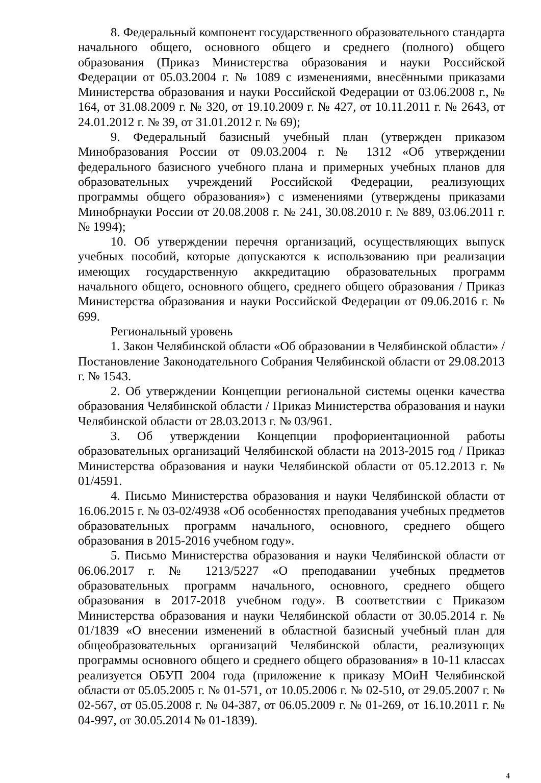8. Федеральный компонент государственного образовательного стандарта начального общего, основного общего и среднего (полного) общего образования (Приказ Министерства образования и науки Российской Федерации от 05.03.2004 г. № 1089 с изменениями, внесёнными приказами Министерства образования и науки Российской Федерации от 03.06.2008 г., № 164, от 31.08.2009 г. № 320, от 19.10.2009 г. № 427, от 10.11.2011 г. № 2643, от 24.01.2012 г. № 39, от 31.01.2012 г. № 69);
9. Федеральный базисный учебный план (утвержден приказом Минобразования России от 09.03.2004 г. № 1312 «Об утверждении федерального базисного учебного плана и примерных учебных планов для образовательных учреждений Российской Федерации, реализующих программы общего образования») с изменениями (утверждены приказами Минобрнауки России от 20.08.2008 г. № 241, 30.08.2010 г. № 889, 03.06.2011 г. № 1994);
10. Об утверждении перечня организаций, осуществляющих выпуск учебных пособий, которые допускаются к использованию при реализации имеющих государственную аккредитацию образовательных программ начального общего, основного общего, среднего общего образования / Приказ Министерства образования и науки Российской Федерации от 09.06.2016 г. № 699.
Региональный уровень
1. Закон Челябинской области «Об образовании в Челябинской области» / Постановление Законодательного Собрания Челябинской области от 29.08.2013 г. № 1543.
2. Об утверждении Концепции региональной системы оценки качества образования Челябинской области / Приказ Министерства образования и науки Челябинской области от 28.03.2013 г. № 03/961.
3. Об утверждении Концепции профориентационной работы образовательных организаций Челябинской области на 2013-2015 год / Приказ Министерства образования и науки Челябинской области от 05.12.2013 г. № 01/4591.
4. Письмо Министерства образования и науки Челябинской области от 16.06.2015 г. № 03-02/4938 «Об особенностях преподавания учебных предметов образовательных программ начального, основного, среднего общего образования в 2015-2016 учебном году».
5. Письмо Министерства образования и науки Челябинской области от 06.06.2017 г. № 1213/5227 «О преподавании учебных предметов образовательных программ начального, основного, среднего общего образования в 2017-2018 учебном году». В соответствии с Приказом Министерства образования и науки Челябинской области от 30.05.2014 г. № 01/1839 «О внесении изменений в областной базисный учебный план для общеобразовательных организаций Челябинской области, реализующих программы основного общего и среднего общего образования» в 10-11 классах реализуется ОБУП 2004 года (приложение к приказу МОиН Челябинской области от 05.05.2005 г. № 01-571, от 10.05.2006 г. № 02-510, от 29.05.2007 г. № 02-567, от 05.05.2008 г. № 04-387, от 06.05.2009 г. № 01-269, от 16.10.2011 г. № 04-997, от 30.05.2014 № 01-1839).
4